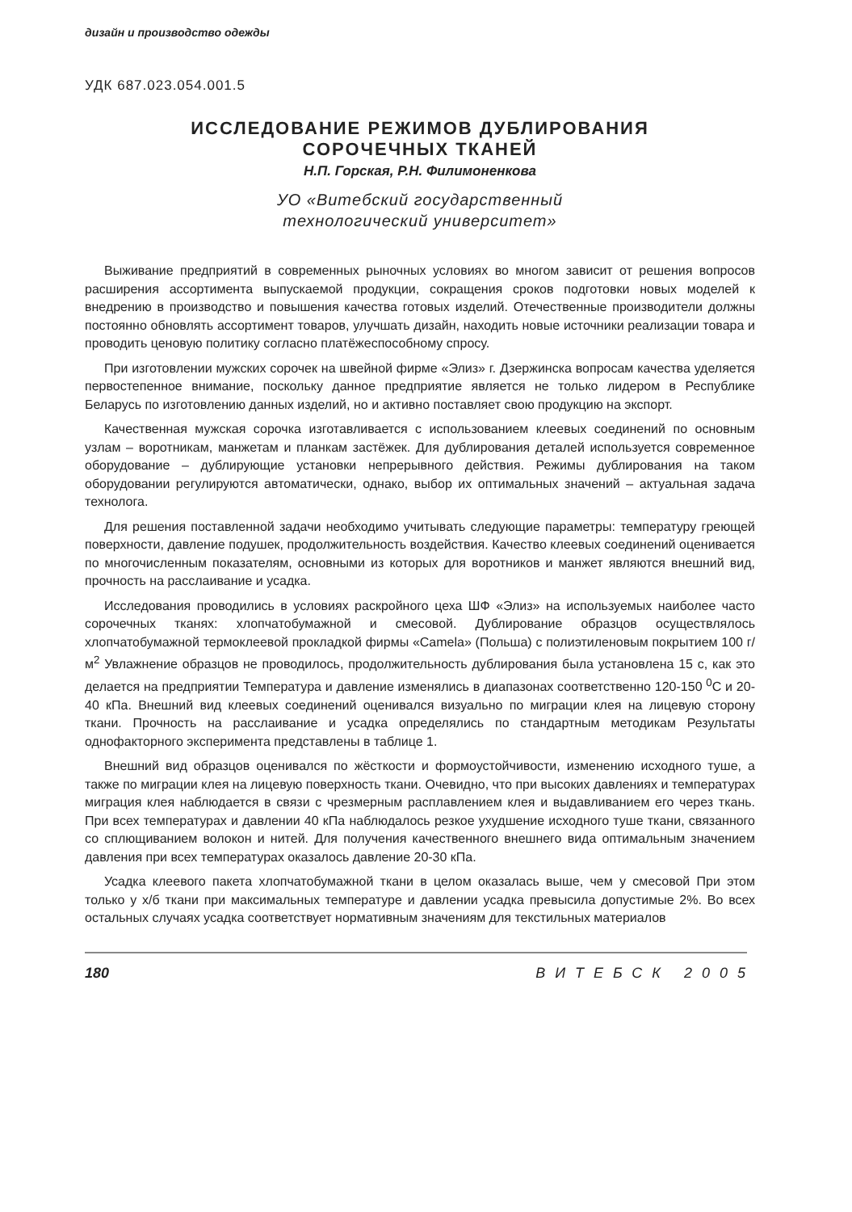дизайн и производство одежды
УДК 687.023.054.001.5
ИССЛЕДОВАНИЕ РЕЖИМОВ ДУБЛИРОВАНИЯ
СОРОЧЕЧНЫХ ТКАНЕЙ
Н.П. Горская, Р.Н. Филимоненкова
УО «Витебский государственный
технологический университет»
Выживание предприятий в современных рыночных условиях во многом зависит от решения вопросов расширения ассортимента выпускаемой продукции, сокращения сроков подготовки новых моделей к внедрению в производство и повышения качества готовых изделий. Отечественные производители должны постоянно обновлять ассортимент товаров, улучшать дизайн, находить новые источники реализации товара и проводить ценовую политику согласно платёжеспособному спросу.
При изготовлении мужских сорочек на швейной фирме «Элиз» г. Дзержинска вопросам качества уделяется первостепенное внимание, поскольку данное предприятие является не только лидером в Республике Беларусь по изготовлению данных изделий, но и активно поставляет свою продукцию на экспорт.
Качественная мужская сорочка изготавливается с использованием клеевых соединений по основным узлам – воротникам, манжетам и планкам застёжек. Для дублирования деталей используется современное оборудование – дублирующие установки непрерывного действия. Режимы дублирования на таком оборудовании регулируются автоматически, однако, выбор их оптимальных значений – актуальная задача технолога.
Для решения поставленной задачи необходимо учитывать следующие параметры: температуру греющей поверхности, давление подушек, продолжительность воздействия. Качество клеевых соединений оценивается по многочисленным показателям, основными из которых для воротников и манжет являются внешний вид, прочность на расслаивание и усадка.
Исследования проводились в условиях раскройного цеха ШФ «Элиз» на используемых наиболее часто сорочечных тканях: хлопчатобумажной и смесовой. Дублирование образцов осуществлялось хлопчатобумажной термоклеевой прокладкой фирмы «Camela» (Польша) с полиэтиленовым покрытием 100 г/м<sup>2</sup> Увлажнение образцов не проводилось, продолжительность дублирования была установлена 15 с, как это делается на предприятии Температура и давление изменялись в диапазонах соответственно 120-150 <sup>0</sup>С и 20-40 кПа. Внешний вид клеевых соединений оценивался визуально по миграции клея на лицевую сторону ткани. Прочность на расслаивание и усадка определялись по стандартным методикам Результаты однофакторного эксперимента представлены в таблице 1.
Внешний вид образцов оценивался по жёсткости и формоустойчивости, изменению исходного туше, а также по миграции клея на лицевую поверхность ткани. Очевидно, что при высоких давлениях и температурах миграция клея наблюдается в связи с чрезмерным расплавлением клея и выдавливанием его через ткань. При всех температурах и давлении 40 кПа наблюдалось резкое ухудшение исходного туше ткани, связанного со сплющиванием волокон и нитей. Для получения качественного внешнего вида оптимальным значением давления при всех температурах оказалось давление 20-30 кПа.
Усадка клеевого пакета хлопчатобумажной ткани в целом оказалась выше, чем у смесовой При этом только у х/б ткани при максимальных температуре и давлении усадка превысила допустимые 2%. Во всех остальных случаях усадка соответствует нормативным значениям для текстильных материалов
180 ВИТЕБСК 2005